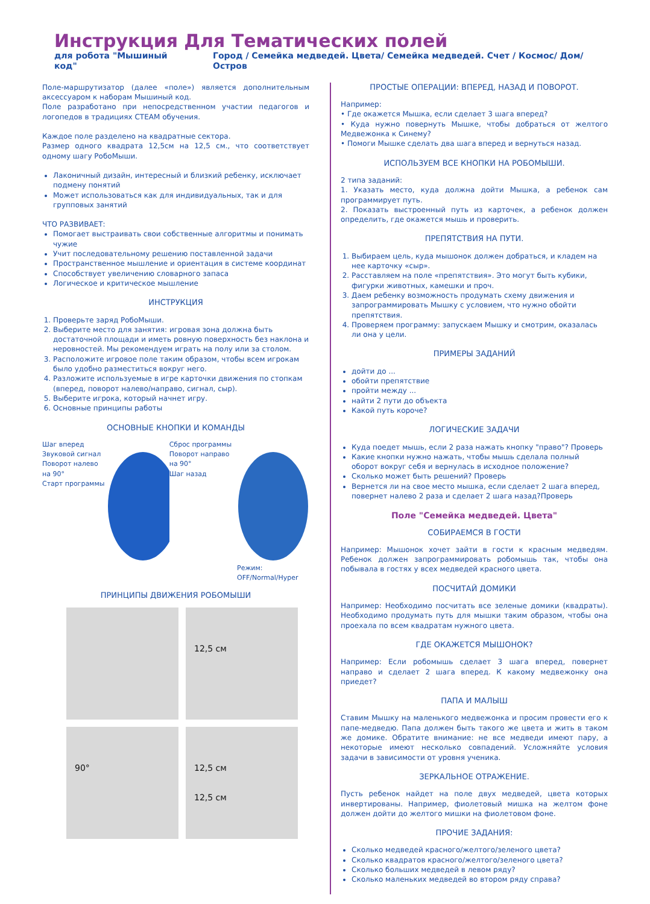Инструкция Для Тематических полей
для робота "Мышиный код" Город / Семейка медведей. Цвета/ Семейка медведей. Счет / Космос/ Дом/ Остров
Поле-маршрутизатор (далее «поле») является дополнительным аксессуаром к наборам Мышиный код.
Поле разработано при непосредственном участии педагогов и логопедов в традициях СТЕАМ обучения.
Каждое поле разделено на квадратные сектора.
Размер одного квадрата 12,5см на 12,5 см., что соответствует одному шагу РобоМыши.
Лаконичный дизайн, интересный и близкий ребенку, исключает подмену понятий
Может использоваться как для индивидуальных, так и для групповых занятий
ЧТО РАЗВИВАЕТ:
Помогает выстраивать свои собственные алгоритмы и понимать чужие
Учит последовательному решению поставленной задачи
Пространственное мышление и ориентация в системе координат
Способствует увеличению словарного запаса
Логическое и критическое мышление
ИНСТРУКЦИЯ
1. Проверьте заряд РобоМыши.
2. Выберите место для занятия: игровая зона должна быть достаточной площади и иметь ровную поверхность без наклона и неровностей. Мы рекомендуем играть на полу или за столом.
3. Расположите игровое поле таким образом, чтобы всем игрокам было удобно разместиться вокруг него.
4. Разложите используемые в игре карточки движения по стопкам (вперед, поворот налево/направо, сигнал, сыр).
5. Выберите игрока, который начнет игру.
6. Основные принципы работы
ОСНОВНЫЕ КНОПКИ И КОМАНДЫ
Шаг вперед
Звуковой сигнал
Поворот налево на 90°
Старт программы
Сброс программы
Поворот направо на 90°
Шаг назад
Режим: OFF/Normal/Hyper
ПРИНЦИПЫ ДВИЖЕНИЯ РОБОМЫШИ
12,5 см
90°
12,5 см
12,5 см
ПРОСТЫЕ ОПЕРАЦИИ: ВПЕРЕД, НАЗАД И ПОВОРОТ.
Например:
• Где окажется Мышка, если сделает 3 шага вперед?
• Куда нужно повернуть Мышке, чтобы добраться от желтого Медвежонка к Синему?
• Помоги Мышке сделать два шага вперед и вернуться назад.
ИСПОЛЬЗУЕМ ВСЕ КНОПКИ НА РОБОМЫШИ.
2 типа заданий:
1. Указать место, куда должна дойти Мышка, а ребенок сам программирует путь.
2. Показать выстроенный путь из карточек, а ребенок должен определить, где окажется мышь и проверить.
ПРЕПЯТСТВИЯ НА ПУТИ.
1. Выбираем цель, куда мышонок должен добраться, и кладем на нее карточку «сыр».
2. Расставляем на поле «препятствия». Это могут быть кубики, фигурки животных, камешки и проч.
3. Даем ребенку возможность продумать схему движения и запрограммировать Мышку с условием, что нужно обойти препятствия.
4. Проверяем программу: запускаем Мышку и смотрим, оказалась ли она у цели.
ПРИМЕРЫ ЗАДАНИЙ
дойти до ...
обойти препятствие
пройти между ...
найти 2 пути до объекта
Какой путь короче?
ЛОГИЧЕСКИЕ ЗАДАЧИ
Куда поедет мышь, если 2 раза нажать кнопку "право"? Проверь
Какие кнопки нужно нажать, чтобы мышь сделала полный оборот вокруг себя и вернулась в исходное положение?
Сколько может быть решений? Проверь
Вернется ли на свое место мышка, если сделает 2 шага вперед, повернет налево 2 раза и сделает 2 шага назад?Проверь
Поле "Семейка медведей. Цвета"
СОБИРАЕМСЯ В ГОСТИ
Например: Мышонок хочет зайти в гости к красным медведям. Ребенок должен запрограммировать робомышь так, чтобы она побывала в гостях у всех медведей красного цвета.
ПОСЧИТАЙ ДОМИКИ
Например: Необходимо посчитать все зеленые домики (квадраты). Необходимо продумать путь для мышки таким образом, чтобы она проехала по всем квадратам нужного цвета.
ГДЕ ОКАЖЕТСЯ МЫШОНОК?
Например: Если робомышь сделает 3 шага вперед, повернет направо и сделает 2 шага вперед. К какому медвежонку она приедет?
ПАПА И МАЛЫШ
Ставим Мышку на маленького медвежонка и просим провести его к папе-медведю. Папа должен быть такого же цвета и жить в таком же домике. Обратите внимание: не все медведи имеют пару, а некоторые имеют несколько совпадений. Усложняйте условия задачи в зависимости от уровня ученика.
ЗЕРКАЛЬНОЕ ОТРАЖЕНИЕ.
Пусть ребенок найдет на поле двух медведей, цвета которых инвертированы. Например, фиолетовый мишка на желтом фоне должен дойти до желтого мишки на фиолетовом фоне.
ПРОЧИЕ ЗАДАНИЯ:
Сколько медведей красного/желтого/зеленого цвета?
Сколько квадратов красного/желтого/зеленого цвета?
Сколько больших медведей в левом ряду?
Сколько маленьких медведей во втором ряду справа?